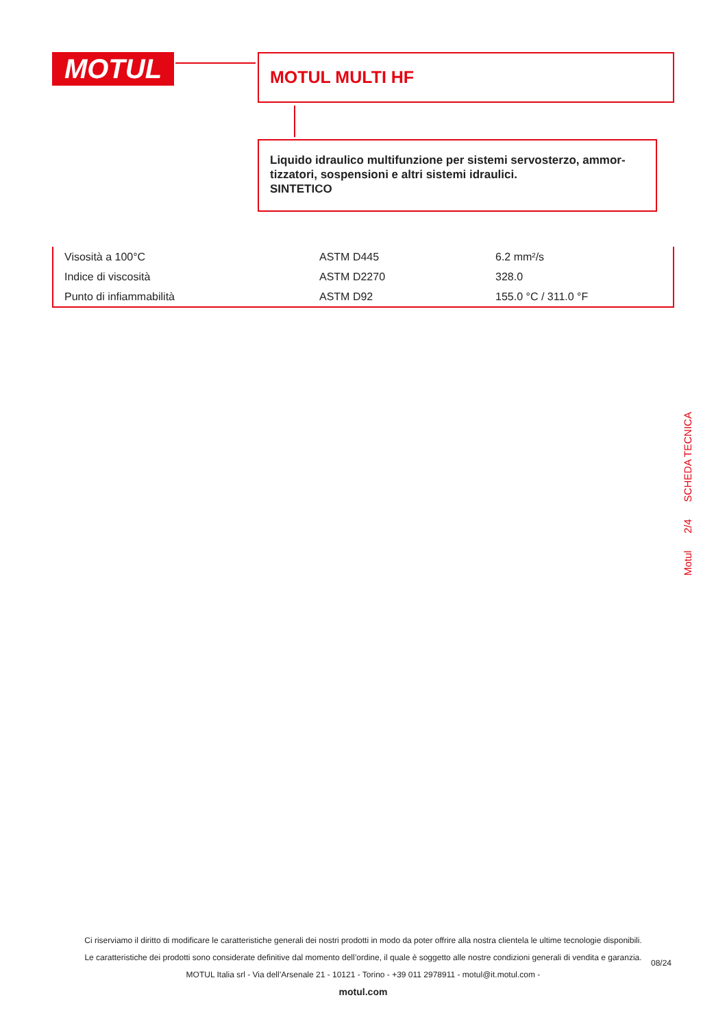MOTUL MOTUL MULTI HF
Liquido idraulico multifunzione per sistemi servosterzo, ammor-tizzatori, sospensioni e altri sistemi idraulici.
SINTETICO
| Visosità a 100°C | ASTM D445 | 6.2 mm²/s |
| Indice di viscosità | ASTM D2270 | 328.0 |
| Punto di infiammabilità | ASTM D92 | 155.0 °C / 311.0 °F |
Motul 2/4 SCHEDA TECNICA
Ci riserviamo il diritto di modificare le caratteristiche generali dei nostri prodotti in modo da poter offrire alla nostra clientela le ultime tecnologie disponibili.
Le caratteristiche dei prodotti sono considerate definitive dal momento dell’ordine, il quale è soggetto alle nostre condizioni generali di vendita e garanzia.
MOTUL Italia srl - Via dell’Arsenale 21 - 10121 - Torino - +39 011 2978911 - motul@it.motul.com -
motul.com
08/24